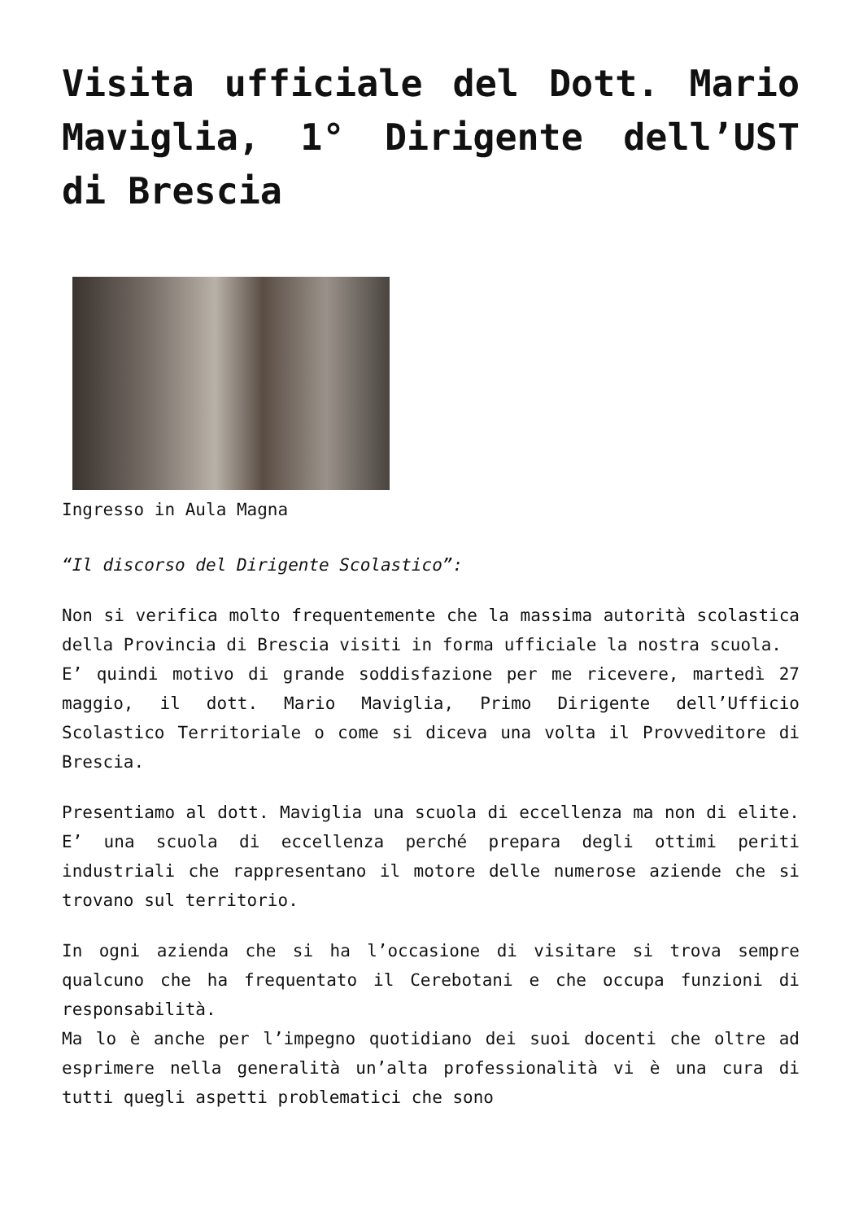Visita ufficiale del Dott. Mario Maviglia, 1° Dirigente dell’UST di Brescia
Ingresso in Aula Magna
“Il discorso del Dirigente Scolastico”:
Non si verifica molto frequentemente che la massima autorità scolastica della Provincia di Brescia visiti in forma ufficiale la nostra scuola.
E’ quindi motivo di grande soddisfazione per me ricevere, martedì 27 maggio, il dott. Mario Maviglia, Primo Dirigente dell’Ufficio Scolastico Territoriale o come si diceva una volta il Provveditore di Brescia.
Presentiamo al dott. Maviglia una scuola di eccellenza ma non di elite. E’ una scuola di eccellenza perché prepara degli ottimi periti industriali che rappresentano il motore delle numerose aziende che si trovano sul territorio.
In ogni azienda che si ha l’occasione di visitare si trova sempre qualcuno che ha frequentato il Cerebotani e che occupa funzioni di responsabilità.
Ma lo è anche per l’impegno quotidiano dei suoi docenti che oltre ad esprimere nella generalità un’alta professionalità vi è una cura di tutti quegli aspetti problematici che sono